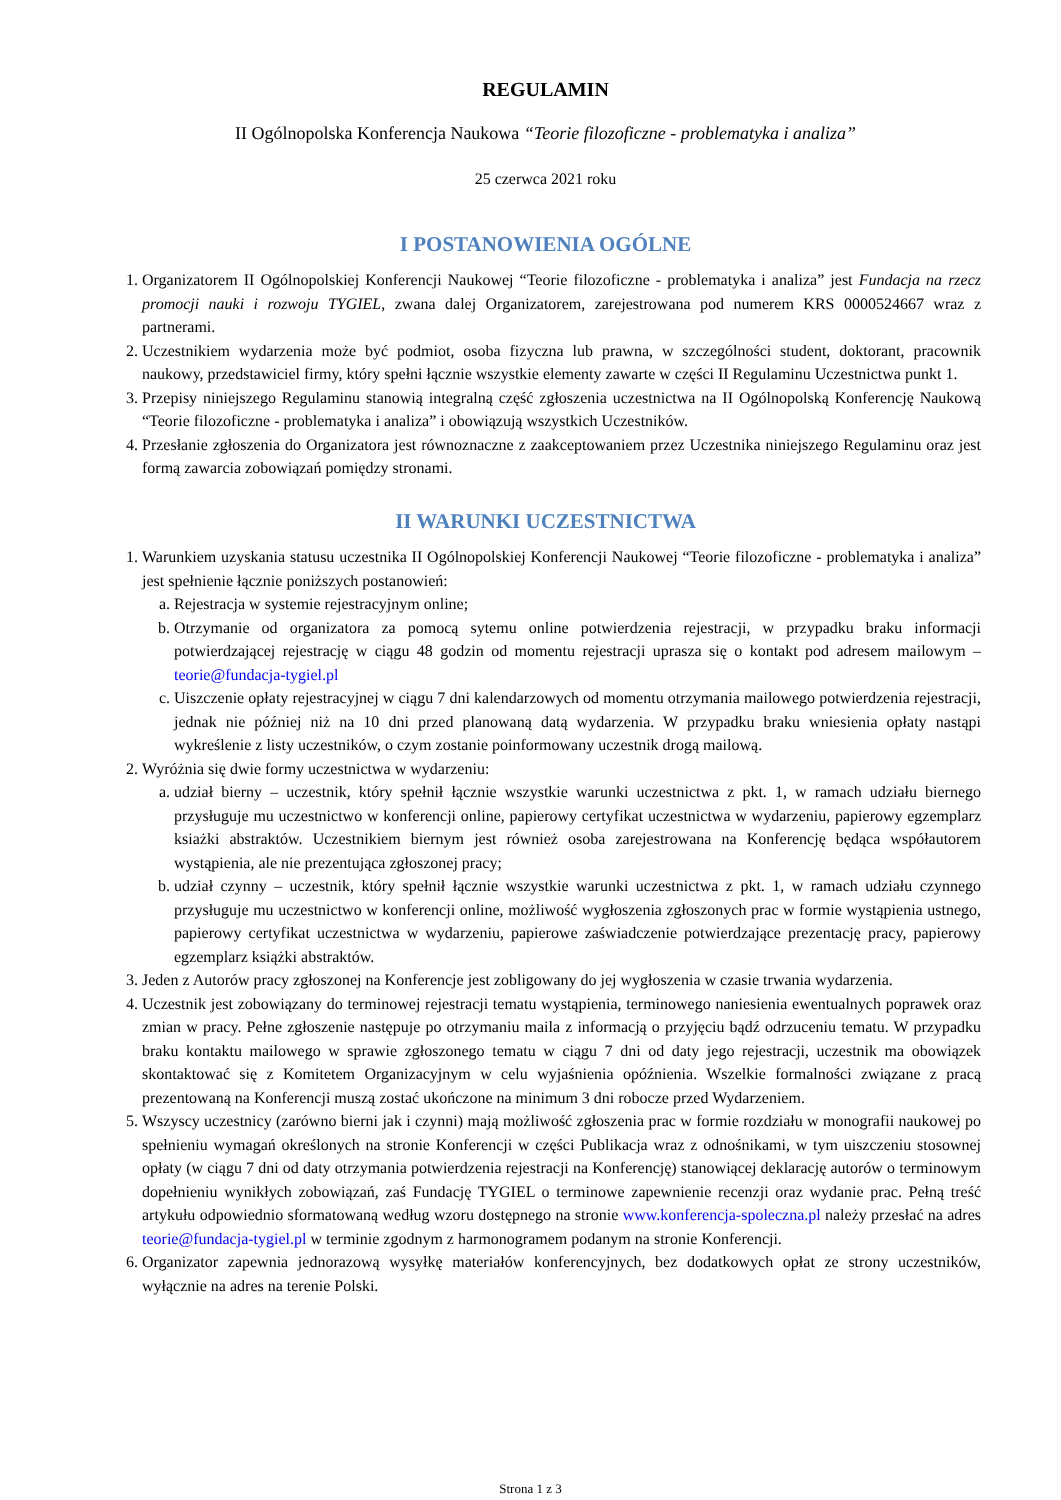REGULAMIN
II Ogólnopolska Konferencja Naukowa “Teorie filozoficzne - problematyka i analiza”
25 czerwca 2021 roku
I POSTANOWIENIA OGÓLNE
1. Organizatorem II Ogólnopolskiej Konferencji Naukowej “Teorie filozoficzne - problematyka i analiza” jest Fundacja na rzecz promocji nauki i rozwoju TYGIEL, zwana dalej Organizatorem, zarejestrowana pod numerem KRS 0000524667 wraz z partnerami.
2. Uczestnikiem wydarzenia może być podmiot, osoba fizyczna lub prawna, w szczególności student, doktorant, pracownik naukowy, przedstawiciel firmy, który spełni łącznie wszystkie elementy zawarte w części II Regulaminu Uczestnictwa punkt 1.
3. Przepisy niniejszego Regulaminu stanowią integralną część zgłoszenia uczestnictwa na II Ogólnopolską Konferencję Naukową “Teorie filozoficzne - problematyka i analiza” i obowiązują wszystkich Uczestników.
4. Przesłanie zgłoszenia do Organizatora jest równoznaczne z zaakceptowaniem przez Uczestnika niniejszego Regulaminu oraz jest formą zawarcia zobowiązań pomiędzy stronami.
II WARUNKI UCZESTNICTWA
1. Warunkiem uzyskania statusu uczestnika II Ogólnopolskiej Konferencji Naukowej “Teorie filozoficzne - problematyka i analiza” jest spełnienie łącznie poniższych postanowień:
a. Rejestracja w systemie rejestracyjnym online;
b. Otrzymanie od organizatora za pomocą sytemu online potwierdzenia rejestracji, w przypadku braku informacji potwierdzającej rejestrację w ciągu 48 godzin od momentu rejestracji uprasza się o kontakt pod adresem mailowym – teorie@fundacja-tygiel.pl
c. Uiszczenie opłaty rejestracyjnej w ciągu 7 dni kalendarzowych od momentu otrzymania mailowego potwierdzenia rejestracji, jednak nie później niż na 10 dni przed planowaną datą wydarzenia. W przypadku braku wniesienia opłaty nastąpi wykreślenie z listy uczestników, o czym zostanie poinformowany uczestnik drogą mailową.
2. Wyróżnia się dwie formy uczestnictwa w wydarzeniu:
a. udział bierny – uczestnik, który spełnił łącznie wszystkie warunki uczestnictwa z pkt. 1, w ramach udziału biernego przysługuje mu uczestnictwo w konferencji online, papierowy certyfikat uczestnictwa w wydarzeniu, papierowy egzemplarz ksiażki abstraktów. Uczestnikiem biernym jest również osoba zarejestrowana na Konferencję będąca współautorem wystąpienia, ale nie prezentująca zgłoszonej pracy;
b. udział czynny – uczestnik, który spełnił łącznie wszystkie warunki uczestnictwa z pkt. 1, w ramach udziału czynnego przysługuje mu uczestnictwo w konferencji online, możliwość wygłoszenia zgłoszonych prac w formie wystąpienia ustnego, papierowy certyfikat uczestnictwa w wydarzeniu, papierowe zaświadczenie potwierdzające prezentację pracy, papierowy egzemplarz książki abstraktów.
3. Jeden z Autorów pracy zgłoszonej na Konferencje jest zobligowany do jej wygłoszenia w czasie trwania wydarzenia.
4. Uczestnik jest zobowiązany do terminowej rejestracji tematu wystąpienia, terminowego naniesienia ewentualnych poprawek oraz zmian w pracy. Pełne zgłoszenie następuje po otrzymaniu maila z informacją o przyjęciu bądź odrzuceniu tematu. W przypadku braku kontaktu mailowego w sprawie zgłoszonego tematu w ciągu 7 dni od daty jego rejestracji, uczestnik ma obowiązek skontaktować się z Komitetem Organizacyjnym w celu wyjaśnienia opóźnienia. Wszelkie formalności związane z pracą prezentowaną na Konferencji muszą zostać ukończone na minimum 3 dni robocze przed Wydarzeniem.
5. Wszyscy uczestnicy (zarówno bierni jak i czynni) mają możliwość zgłoszenia prac w formie rozdziału w monografii naukowej po spełnieniu wymagań określonych na stronie Konferencji w części Publikacja wraz z odnośnikami, w tym uiszczeniu stosownej opłaty (w ciągu 7 dni od daty otrzymania potwierdzenia rejestracji na Konferencję) stanowiącej deklarację autorów o terminowym dopełnieniu wynikłych zobowiązań, zaś Fundację TYGIEL o terminowe zapewnienie recenzji oraz wydanie prac. Pełną treść artykułu odpowiednio sformatowaną według wzoru dostępnego na stronie www.konferencja-spoleczna.pl należy przesłać na adres teorie@fundacja-tygiel.pl w terminie zgodnym z harmonogramem podanym na stronie Konferencji.
6. Organizator zapewnia jednorazową wysyłkę materiałów konferencyjnych, bez dodatkowych opłat ze strony uczestników, wyłącznie na adres na terenie Polski.
Strona 1 z 3